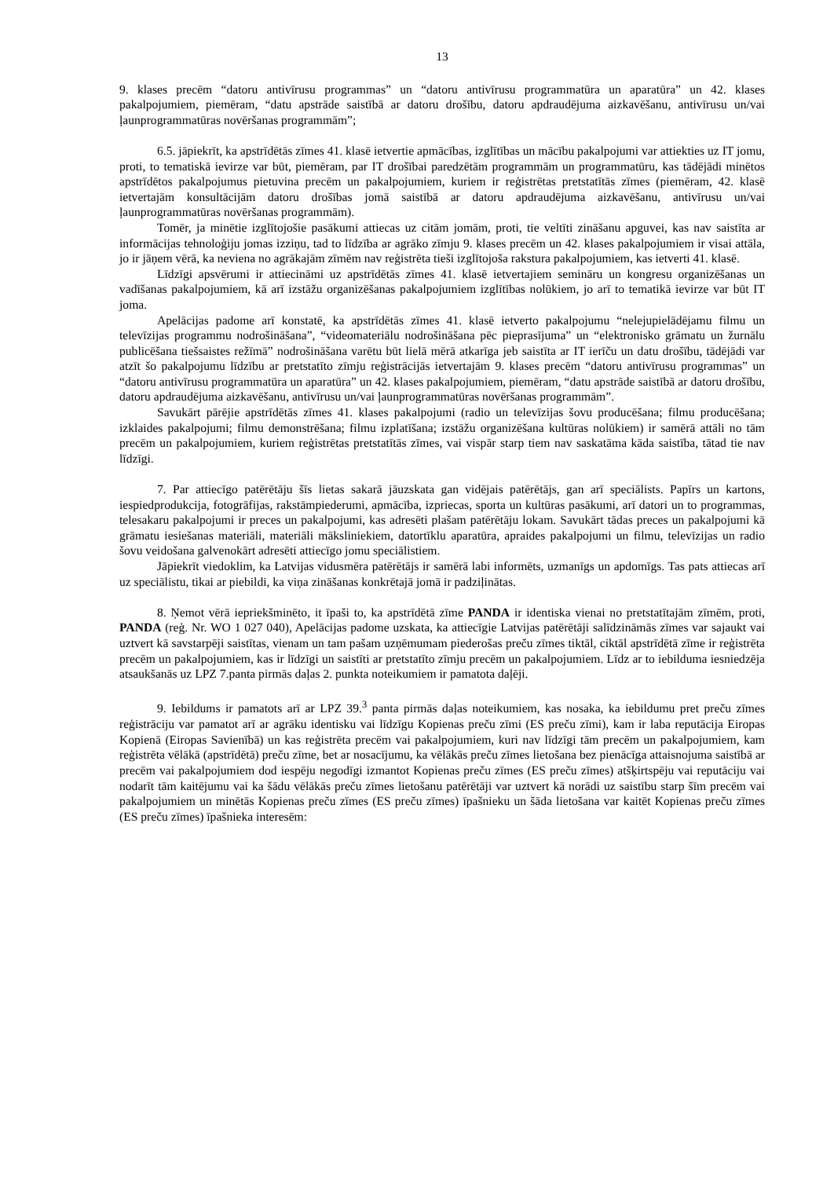13
9. klases precēm “datoru antivīrusu programmas” un “datoru antivīrusu programmatūra un aparatūra” un 42. klases pakalpojumiem, piemēram, “datu apstrāde saistībā ar datoru drošību, datoru apdraudējuma aizkavēšanu, antivīrusu un/vai ļaunprogrammatūras novēršanas programmām”;
6.5. jāpiekrīt, ka apstrīdētās zīmes 41. klasē ietvertie apmācības, izglītības un mācību pakalpojumi var attiekties uz IT jomu, proti, to tematiskā ievirze var būt, piemēram, par IT drošībai paredzētām programmām un programmatūru, kas tādējādi minētos apstrīdētos pakalpojumus pietuvina precēm un pakalpojumiem, kuriem ir reģistrētas pretstatītās zīmes (piemēram, 42. klasē ietvertajām konsultācijām datoru drošības jomā saistībā ar datoru apdraudējuma aizkavēšanu, antivīrusu un/vai ļaunprogrammatūras novēršanas programmām).
Tomēr, ja minētie izglītojošie pasākumi attiecas uz citām jomām, proti, tie veltīti zināšanu apguvei, kas nav saistīta ar informācijas tehnoloģiju jomas izziņu, tad to līdzība ar agrāko zīmju 9. klases precēm un 42. klases pakalpojumiem ir visai attāla, jo ir jāņem vērā, ka neviena no agrākajām zīmēm nav reģistrēta tieši izglītojoša rakstura pakalpojumiem, kas ietverti 41. klasē.
Līdzīgi apsvērumi ir attiecināmi uz apstrīdētās zīmes 41. klasē ietvertajiem semināru un kongresu organizēšanas un vadīšanas pakalpojumiem, kā arī izstāžu organizēšanas pakalpojumiem izglītības nolūkiem, jo arī to tematikā ievirze var būt IT joma.
Apelācijas padome arī konstatē, ka apstrīdētās zīmes 41. klasē ietverto pakalpojumu “nelejupielādējamu filmu un televīzijas programmu nodrošināšana”, “videomateriālu nodrošināšana pēc pieprasījuma” un “elektronisko grāmatu un žurnālu publicēšana tiešsaistes režīmā” nodrošināšana varētu būt lielā mērā atkarīga jeb saistīta ar IT ierīču un datu drošību, tādējādi var atzīt šo pakalpojumu līdzību ar pretstatīto zīmju reģistrācijās ietvertajām 9. klases precēm “datoru antivīrusu programmas” un “datoru antivīrusu programmatūra un aparatūra” un 42. klases pakalpojumiem, piemēram, “datu apstrāde saistībā ar datoru drošību, datoru apdraudējuma aizkavēšanu, antivīrusu un/vai ļaunprogrammatūras novēršanas programmām”.
Savukārt pārējie apstrīdētās zīmes 41. klases pakalpojumi (radio un televīzijas šovu producēšana; filmu producēšana; izklaides pakalpojumi; filmu demonstrēšana; filmu izplatīšana; izstāžu organizēšana kultūras nolūkiem) ir samērā attāli no tām precēm un pakalpojumiem, kuriem reģistrētas pretstatītās zīmes, vai vispār starp tiem nav saskatāma kāda saistība, tātad tie nav līdzīgi.
7. Par attiecīgo patērētāju šīs lietas sakarā jāuzskata gan vidējais patērētājs, gan arī speciālists. Papīrs un kartons, iespiedprodukcija, fotogrāfijas, rakstāmpiederumi, apmācība, izpriecas, sporta un kultūras pasākumi, arī datori un to programmas, telesakaru pakalpojumi ir preces un pakalpojumi, kas adresēti plašam patērētāju lokam. Savukārt tādas preces un pakalpojumi kā grāmatu iesiešanas materiāli, materiāli māksliniekiem, datortīklu aparatūra, apraides pakalpojumi un filmu, televīzijas un radio šovu veidošana galvenokārt adresēti attiecīgo jomu speciālistiem.
Jāpiekrīt viedoklim, ka Latvijas vidusmēra patērētājs ir samērā labi informēts, uzmanīgs un apdomīgs. Tas pats attiecas arī uz speciālistu, tikai ar piebildi, ka viņa zināšanas konkrētajā jomā ir padziļinātas.
8. Ņemot vērā iepriekšminēto, it īpaši to, ka apstrīdētā zīme PANDA ir identiska vienai no pretstatītajām zīmēm, proti, PANDA (reģ. Nr. WO 1 027 040), Apelācijas padome uzskata, ka attiecīgie Latvijas patērētāji salīdzināmās zīmes var sajaukt vai uztvert kā savstarpēji saistītas, vienam un tam pašam uzņēmumam piederošas preču zīmes tiktāl, ciktāl apstrīdētā zīme ir reģistrēta precēm un pakalpojumiem, kas ir līdzīgi un saistīti ar pretstatīto zīmju precēm un pakalpojumiem. Līdz ar to iebilduma iesniedzēja atsaukšanās uz LPZ 7.panta pirmās daļas 2. punkta noteikumiem ir pamatota daļēji.
9. Iebildums ir pamatots arī ar LPZ 39.<sup>3</sup> panta pirmās daļas noteikumiem, kas nosaka, ka iebildumu pret preču zīmes reģistrāciju var pamatot arī ar agrāku identisku vai līdzīgu Kopienas preču zīmi (ES preču zīmi), kam ir laba reputācija Eiropas Kopienā (Eiropas Savienībā) un kas reģistrēta precēm vai pakalpojumiem, kuri nav līdzīgi tām precēm un pakalpojumiem, kam reģistrēta vēlākā (apstrīdētā) preču zīme, bet ar nosacījumu, ka vēlākās preču zīmes lietošana bez pienācīga attaisnojuma saistībā ar precēm vai pakalpojumiem dod iespēju negodīgi izmantot Kopienas preču zīmes (ES preču zīmes) atšķirtspēju vai reputāciju vai nodarīt tām kaitējumu vai ka šādu vēlākās preču zīmes lietošanu patērētāji var uztvert kā norādi uz saistību starp šīm precēm vai pakalpojumiem un minētās Kopienas preču zīmes (ES preču zīmes) īpašnieku un šāda lietošana var kaitēt Kopienas preču zīmes (ES preču zīmes) īpašnieka interesēm: